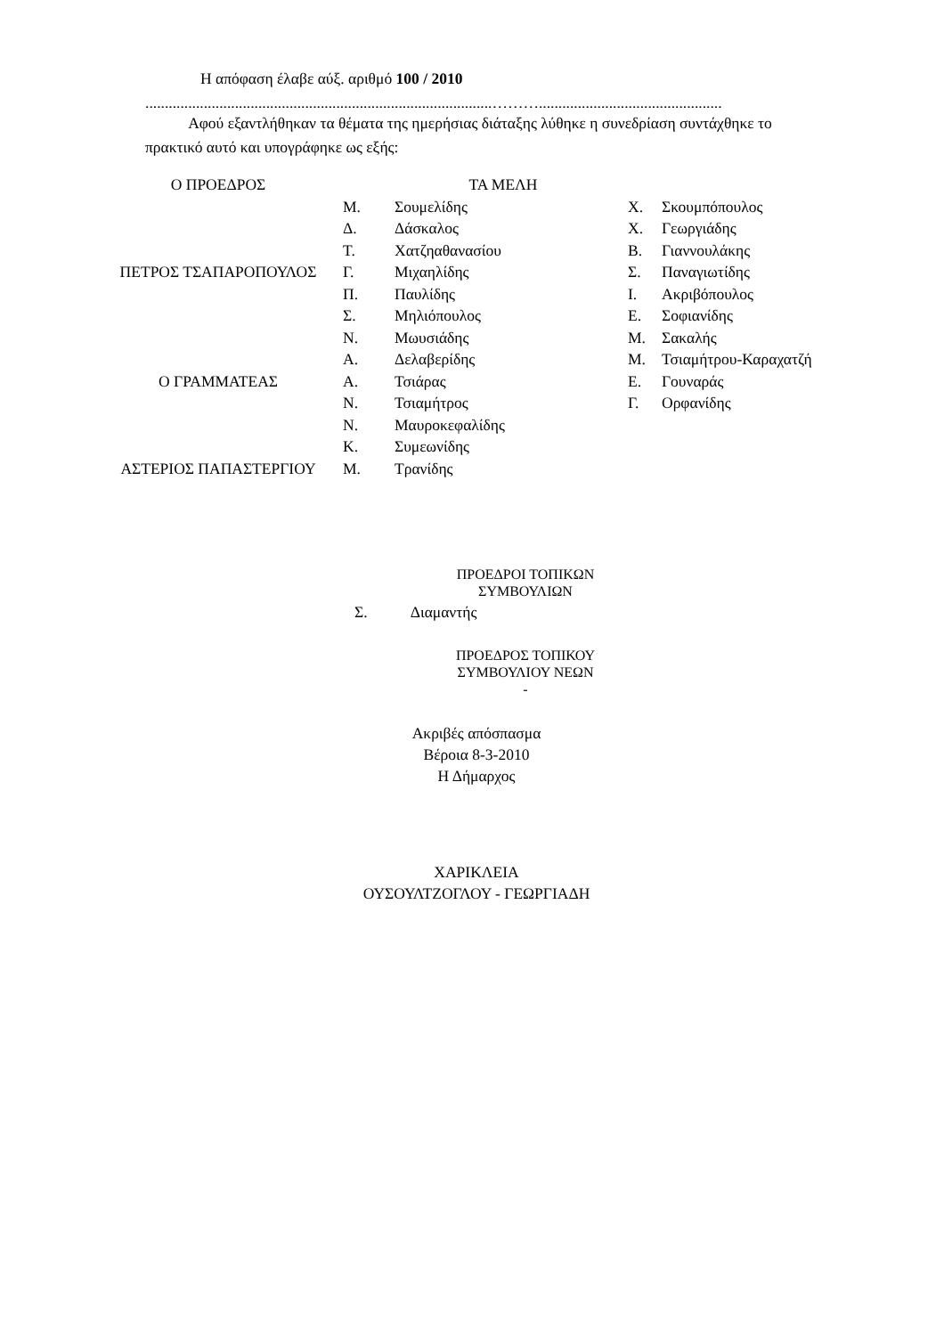Η απόφαση έλαβε αύξ. αριθμό 100 / 2010
.........................................................................................………...............................................
Αφού εξαντλήθηκαν τα θέματα της ημερήσιας διάταξης λύθηκε η συνεδρίαση συντάχθηκε το πρακτικό αυτό και υπογράφηκε ως εξής:
| Ο ΠΡΟΕΔΡΟΣ | ΤΑ ΜΕΛΗ | | | |
| | Μ. | Σουμελίδης | Χ. | Σκουμπόπουλος |
| | Δ. | Δάσκαλος | Χ. | Γεωργιάδης |
| | Τ. | Χατζηαθανασίου | Β. | Γιαννουλάκης |
| ΠΕΤΡΟΣ ΤΣΑΠΑΡΟΠΟΥΛΟΣ | Γ. | Μιχαηλίδης | Σ. | Παναγιωτίδης |
| | Π. | Παυλίδης | Ι. | Ακριβόπουλος |
| | Σ. | Μηλιόπουλος | Ε. | Σοφιανίδης |
| | Ν. | Μωυσιάδης | Μ. | Σακαλής |
| | Α. | Δελαβερίδης | Μ. | Τσιαμήτρου-Καραχατζή |
| Ο ΓΡΑΜΜΑΤΕΑΣ | Α. | Τσιάρας | Ε. | Γουναράς |
| | Ν. | Τσιαμήτρος | Γ. | Ορφανίδης |
| | Ν. | Μαυροκεφαλίδης | | |
| | Κ. | Συμεωνίδης | | |
| ΑΣΤΕΡΙΟΣ ΠΑΠΑΣΤΕΡΓΙΟΥ | Μ. | Τρανίδης | | |
ΠΡΟΕΔΡΟΙ ΤΟΠΙΚΩΝ
ΣΥΜΒΟΥΛΙΩΝ
Σ. Διαμαντής
ΠΡΟΕΔΡΟΣ ΤΟΠΙΚΟΥ
ΣΥΜΒΟΥΛΙΟΥ ΝΕΩΝ
-
Ακριβές απόσπασμα
Βέροια 8-3-2010
Η Δήμαρχος
ΧΑΡΙΚΛΕΙΑ
ΟΥΣΟΥΛΤΖΟΓΛΟΥ - ΓΕΩΡΓΙΑΔΗ